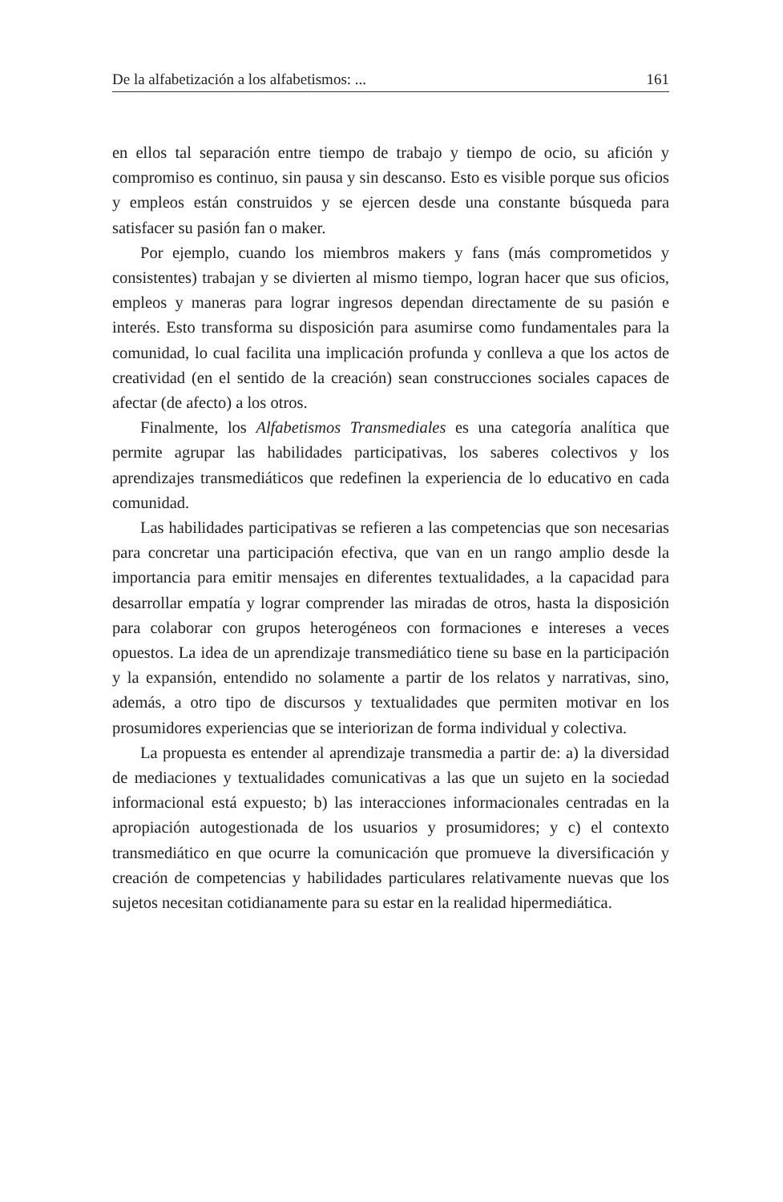De la alfabetización a los alfabetismos: ... 161
en ellos tal separación entre tiempo de trabajo y tiempo de ocio, su afición y compromiso es continuo, sin pausa y sin descanso. Esto es visible porque sus oficios y empleos están construidos y se ejercen desde una constante búsqueda para satisfacer su pasión fan o maker.
Por ejemplo, cuando los miembros makers y fans (más comprometidos y consistentes) trabajan y se divierten al mismo tiempo, logran hacer que sus oficios, empleos y maneras para lograr ingresos dependan directamente de su pasión e interés. Esto transforma su disposición para asumirse como fundamentales para la comunidad, lo cual facilita una implicación profunda y conlleva a que los actos de creatividad (en el sentido de la creación) sean construcciones sociales capaces de afectar (de afecto) a los otros.
Finalmente, los Alfabetismos Transmediales es una categoría analítica que permite agrupar las habilidades participativas, los saberes colectivos y los aprendizajes transmediáticos que redefinen la experiencia de lo educativo en cada comunidad.
Las habilidades participativas se refieren a las competencias que son necesarias para concretar una participación efectiva, que van en un rango amplio desde la importancia para emitir mensajes en diferentes textualidades, a la capacidad para desarrollar empatía y lograr comprender las miradas de otros, hasta la disposición para colaborar con grupos heterogéneos con formaciones e intereses a veces opuestos. La idea de un aprendizaje transmediático tiene su base en la participación y la expansión, entendido no solamente a partir de los relatos y narrativas, sino, además, a otro tipo de discursos y textualidades que permiten motivar en los prosumidores experiencias que se interiorizan de forma individual y colectiva.
La propuesta es entender al aprendizaje transmedia a partir de: a) la diversidad de mediaciones y textualidades comunicativas a las que un sujeto en la sociedad informacional está expuesto; b) las interacciones informacionales centradas en la apropiación autogestionada de los usuarios y prosumidores; y c) el contexto transmediático en que ocurre la comunicación que promueve la diversificación y creación de competencias y habilidades particulares relativamente nuevas que los sujetos necesitan cotidianamente para su estar en la realidad hipermediática.